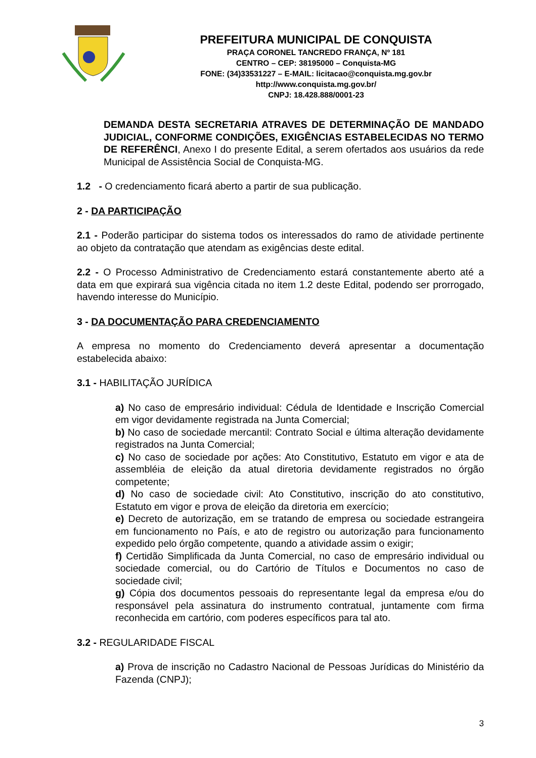PREFEITURA MUNICIPAL DE CONQUISTA
PRAÇA CORONEL TANCREDO FRANÇA, Nº 181
CENTRO – CEP: 38195000 – Conquista-MG
FONE: (34)33531227 – E-MAIL: licitacao@conquista.mg.gov.br
http://www.conquista.mg.gov.br/
CNPJ: 18.428.888/0001-23
DEMANDA DESTA SECRETARIA ATRAVES DE DETERMINAÇÃO DE MANDADO JUDICIAL, CONFORME CONDIÇÕES, EXIGÊNCIAS ESTABELECIDAS NO TERMO DE REFERÊNCI, Anexo I do presente Edital, a serem ofertados aos usuários da rede Municipal de Assistência Social de Conquista-MG.
1.2 - O credenciamento ficará aberto a partir de sua publicação.
2 - DA PARTICIPAÇÃO
2.1 - Poderão participar do sistema todos os interessados do ramo de atividade pertinente ao objeto da contratação que atendam as exigências deste edital.
2.2 - O Processo Administrativo de Credenciamento estará constantemente aberto até a data em que expirará sua vigência citada no item 1.2 deste Edital, podendo ser prorrogado, havendo interesse do Município.
3 - DA DOCUMENTAÇÃO PARA CREDENCIAMENTO
A empresa no momento do Credenciamento deverá apresentar a documentação estabelecida abaixo:
3.1 - HABILITAÇÃO JURÍDICA
a) No caso de empresário individual: Cédula de Identidade e Inscrição Comercial em vigor devidamente registrada na Junta Comercial;
b) No caso de sociedade mercantil: Contrato Social e última alteração devidamente registrados na Junta Comercial;
c) No caso de sociedade por ações: Ato Constitutivo, Estatuto em vigor e ata de assembléia de eleição da atual diretoria devidamente registrados no órgão competente;
d) No caso de sociedade civil: Ato Constitutivo, inscrição do ato constitutivo, Estatuto em vigor e prova de eleição da diretoria em exercício;
e) Decreto de autorização, em se tratando de empresa ou sociedade estrangeira em funcionamento no País, e ato de registro ou autorização para funcionamento expedido pelo órgão competente, quando a atividade assim o exigir;
f) Certidão Simplificada da Junta Comercial, no caso de empresário individual ou sociedade comercial, ou do Cartório de Títulos e Documentos no caso de sociedade civil;
g) Cópia dos documentos pessoais do representante legal da empresa e/ou do responsável pela assinatura do instrumento contratual, juntamente com firma reconhecida em cartório, com poderes específicos para tal ato.
3.2 - REGULARIDADE FISCAL
a) Prova de inscrição no Cadastro Nacional de Pessoas Jurídicas do Ministério da Fazenda (CNPJ);
3